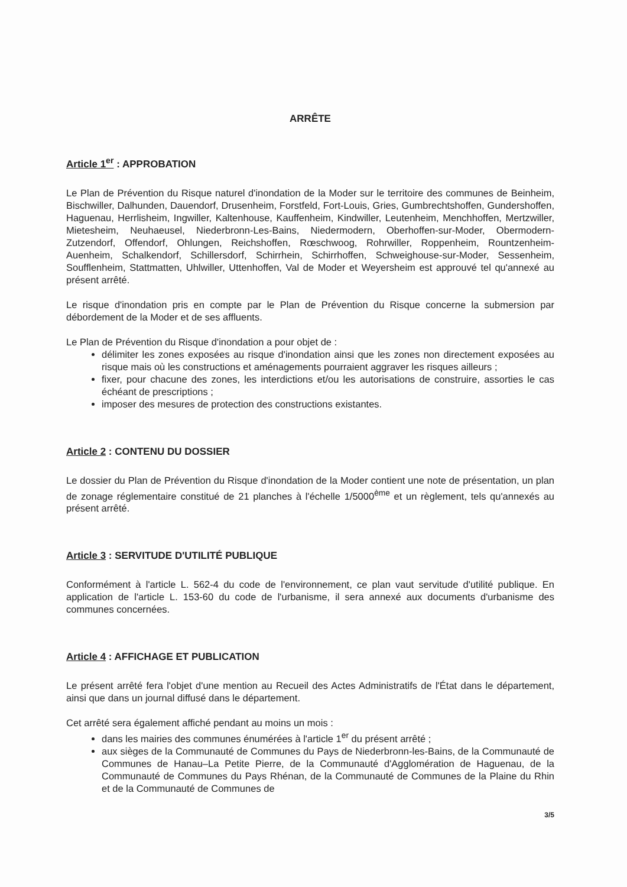ARRÊTE
Article 1<sup>er</sup> : APPROBATION
Le Plan de Prévention du Risque naturel d'inondation de la Moder sur le territoire des communes de Beinheim, Bischwiller, Dalhunden, Dauendorf, Drusenheim, Forstfeld, Fort-Louis, Gries, Gumbrechtshoffen, Gundershoffen, Haguenau, Herrlisheim, Ingwiller, Kaltenhouse, Kauffenheim, Kindwiller, Leutenheim, Menchhoffen, Mertzwiller, Mietesheim, Neuhaeusel, Niederbronn-Les-Bains, Niedermodern, Oberhoffen-sur-Moder, Obermodern-Zutzendorf, Offendorf, Ohlungen, Reichshoffen, Rœschwoog, Rohrwiller, Roppenheim, Rountzenheim-Auenheim, Schalkendorf, Schillersdorf, Schirrhein, Schirrhoffen, Schweighouse-sur-Moder, Sessenheim, Soufflenheim, Stattmatten, Uhlwiller, Uttenhoffen, Val de Moder et Weyersheim est approuvé tel qu'annexé au présent arrêté.
Le risque d'inondation pris en compte par le Plan de Prévention du Risque concerne la submersion par débordement de la Moder et de ses affluents.
Le Plan de Prévention du Risque d'inondation a pour objet de :
délimiter les zones exposées au risque d'inondation ainsi que les zones non directement exposées au risque mais où les constructions et aménagements pourraient aggraver les risques ailleurs ;
fixer, pour chacune des zones, les interdictions et/ou les autorisations de construire, assorties le cas échéant de prescriptions ;
imposer des mesures de protection des constructions existantes.
Article 2 : CONTENU DU DOSSIER
Le dossier du Plan de Prévention du Risque d'inondation de la Moder contient une note de présentation, un plan de zonage réglementaire constitué de 21 planches à l'échelle 1/5000<sup>ème</sup> et un règlement, tels qu'annexés au présent arrêté.
Article 3 : SERVITUDE D'UTILITÉ PUBLIQUE
Conformément à l'article L. 562-4 du code de l'environnement, ce plan vaut servitude d'utilité publique. En application de l'article L. 153-60 du code de l'urbanisme, il sera annexé aux documents d'urbanisme des communes concernées.
Article 4 : AFFICHAGE ET PUBLICATION
Le présent arrêté fera l'objet d'une mention au Recueil des Actes Administratifs de l'État dans le département, ainsi que dans un journal diffusé dans le département.
Cet arrêté sera également affiché pendant au moins un mois :
dans les mairies des communes énumérées à l'article 1<sup>er</sup> du présent arrêté ;
aux sièges de la Communauté de Communes du Pays de Niederbronn-les-Bains, de la Communauté de Communes de Hanau–La Petite Pierre, de la Communauté d'Agglomération de Haguenau, de la Communauté de Communes du Pays Rhénan, de la Communauté de Communes de la Plaine du Rhin et de la Communauté de Communes de
3/5